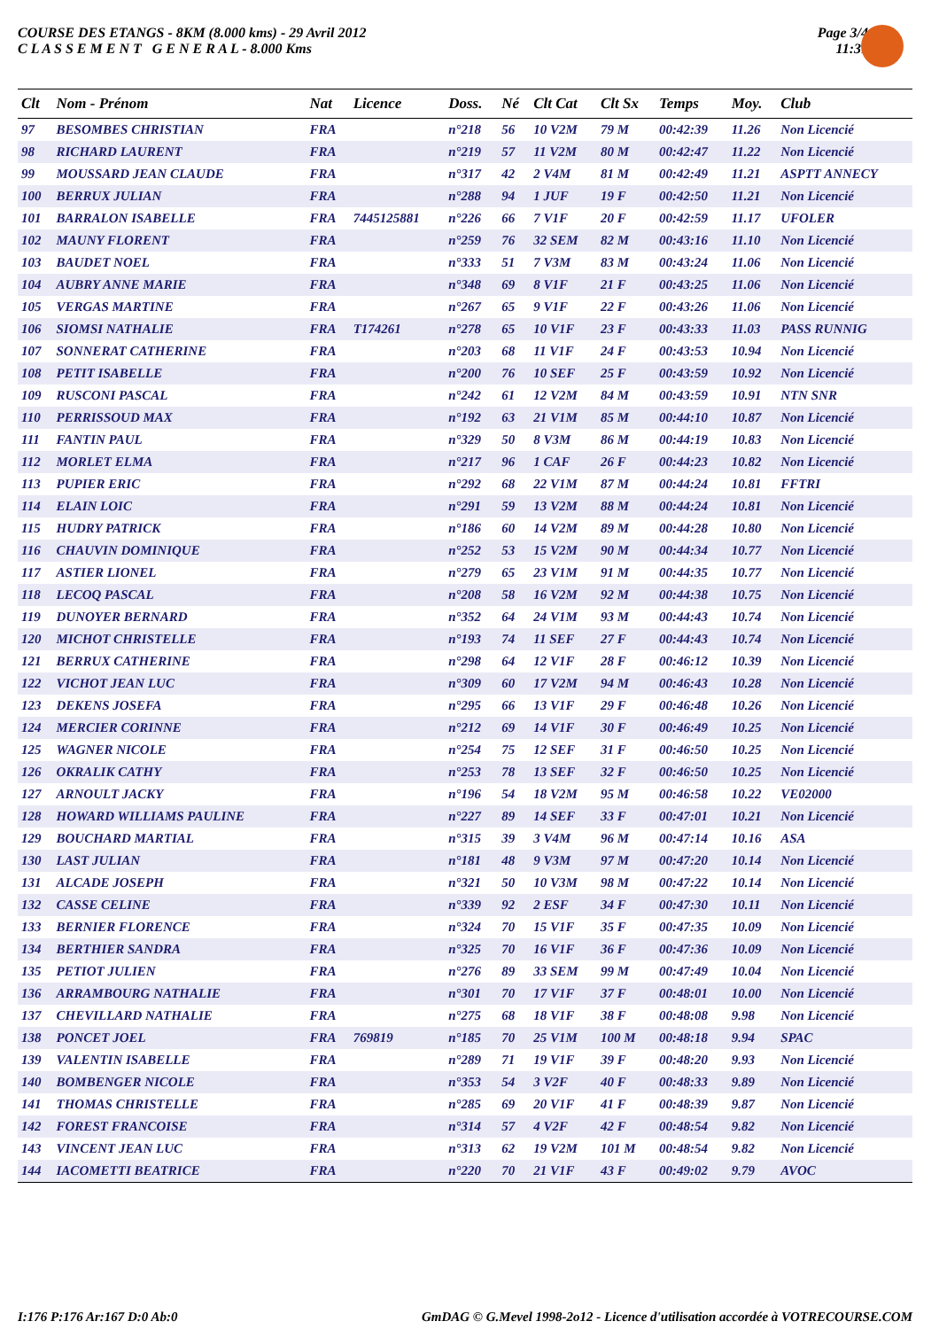COURSE DES ETANGS - 8KM (8.000 kms) - 29 Avril 2012
C L A S S E M E N T G E N E R A L - 8.000 Kms
Page 3/4
11:31
| Clt | Nom - Prénom | Nat | Licence | Doss. | Né | Clt Cat | Clt Sx | Temps | Moy. | Club |
| --- | --- | --- | --- | --- | --- | --- | --- | --- | --- | --- |
| 97 | BESOMBES CHRISTIAN | FRA | | n°218 | 56 | 10 V2M | 79 M | 00:42:39 | 11.26 | Non Licencié |
| 98 | RICHARD LAURENT | FRA | | n°219 | 57 | 11 V2M | 80 M | 00:42:47 | 11.22 | Non Licencié |
| 99 | MOUSSARD JEAN CLAUDE | FRA | | n°317 | 42 | 2 V4M | 81 M | 00:42:49 | 11.21 | ASPTT ANNECY |
| 100 | BERRUX JULIAN | FRA | | n°288 | 94 | 1 JUF | 19 F | 00:42:50 | 11.21 | Non Licencié |
| 101 | BARRALON ISABELLE | FRA | 7445125881 | n°226 | 66 | 7 V1F | 20 F | 00:42:59 | 11.17 | UFOLER |
| 102 | MAUNY FLORENT | FRA | | n°259 | 76 | 32 SEM | 82 M | 00:43:16 | 11.10 | Non Licencié |
| 103 | BAUDET NOEL | FRA | | n°333 | 51 | 7 V3M | 83 M | 00:43:24 | 11.06 | Non Licencié |
| 104 | AUBRY ANNE MARIE | FRA | | n°348 | 69 | 8 V1F | 21 F | 00:43:25 | 11.06 | Non Licencié |
| 105 | VERGAS MARTINE | FRA | | n°267 | 65 | 9 V1F | 22 F | 00:43:26 | 11.06 | Non Licencié |
| 106 | SIOMSI NATHALIE | FRA | T174261 | n°278 | 65 | 10 V1F | 23 F | 00:43:33 | 11.03 | PASS RUNNIG |
| 107 | SONNERAT CATHERINE | FRA | | n°203 | 68 | 11 V1F | 24 F | 00:43:53 | 10.94 | Non Licencié |
| 108 | PETIT ISABELLE | FRA | | n°200 | 76 | 10 SEF | 25 F | 00:43:59 | 10.92 | Non Licencié |
| 109 | RUSCONI PASCAL | FRA | | n°242 | 61 | 12 V2M | 84 M | 00:43:59 | 10.91 | NTN SNR |
| 110 | PERRISSOUD MAX | FRA | | n°192 | 63 | 21 V1M | 85 M | 00:44:10 | 10.87 | Non Licencié |
| 111 | FANTIN PAUL | FRA | | n°329 | 50 | 8 V3M | 86 M | 00:44:19 | 10.83 | Non Licencié |
| 112 | MORLET ELMA | FRA | | n°217 | 96 | 1 CAF | 26 F | 00:44:23 | 10.82 | Non Licencié |
| 113 | PUPIER ERIC | FRA | | n°292 | 68 | 22 V1M | 87 M | 00:44:24 | 10.81 | FFTRI |
| 114 | ELAIN LOIC | FRA | | n°291 | 59 | 13 V2M | 88 M | 00:44:24 | 10.81 | Non Licencié |
| 115 | HUDRY PATRICK | FRA | | n°186 | 60 | 14 V2M | 89 M | 00:44:28 | 10.80 | Non Licencié |
| 116 | CHAUVIN DOMINIQUE | FRA | | n°252 | 53 | 15 V2M | 90 M | 00:44:34 | 10.77 | Non Licencié |
| 117 | ASTIER LIONEL | FRA | | n°279 | 65 | 23 V1M | 91 M | 00:44:35 | 10.77 | Non Licencié |
| 118 | LECOQ PASCAL | FRA | | n°208 | 58 | 16 V2M | 92 M | 00:44:38 | 10.75 | Non Licencié |
| 119 | DUNOYER BERNARD | FRA | | n°352 | 64 | 24 V1M | 93 M | 00:44:43 | 10.74 | Non Licencié |
| 120 | MICHOT CHRISTELLE | FRA | | n°193 | 74 | 11 SEF | 27 F | 00:44:43 | 10.74 | Non Licencié |
| 121 | BERRUX CATHERINE | FRA | | n°298 | 64 | 12 V1F | 28 F | 00:46:12 | 10.39 | Non Licencié |
| 122 | VICHOT JEAN LUC | FRA | | n°309 | 60 | 17 V2M | 94 M | 00:46:43 | 10.28 | Non Licencié |
| 123 | DEKENS JOSEFA | FRA | | n°295 | 66 | 13 V1F | 29 F | 00:46:48 | 10.26 | Non Licencié |
| 124 | MERCIER CORINNE | FRA | | n°212 | 69 | 14 V1F | 30 F | 00:46:49 | 10.25 | Non Licencié |
| 125 | WAGNER NICOLE | FRA | | n°254 | 75 | 12 SEF | 31 F | 00:46:50 | 10.25 | Non Licencié |
| 126 | OKRALIK CATHY | FRA | | n°253 | 78 | 13 SEF | 32 F | 00:46:50 | 10.25 | Non Licencié |
| 127 | ARNOULT JACKY | FRA | | n°196 | 54 | 18 V2M | 95 M | 00:46:58 | 10.22 | VE02000 |
| 128 | HOWARD WILLIAMS PAULINE | FRA | | n°227 | 89 | 14 SEF | 33 F | 00:47:01 | 10.21 | Non Licencié |
| 129 | BOUCHARD MARTIAL | FRA | | n°315 | 39 | 3 V4M | 96 M | 00:47:14 | 10.16 | ASA |
| 130 | LAST JULIAN | FRA | | n°181 | 48 | 9 V3M | 97 M | 00:47:20 | 10.14 | Non Licencié |
| 131 | ALCADE JOSEPH | FRA | | n°321 | 50 | 10 V3M | 98 M | 00:47:22 | 10.14 | Non Licencié |
| 132 | CASSE CELINE | FRA | | n°339 | 92 | 2 ESF | 34 F | 00:47:30 | 10.11 | Non Licencié |
| 133 | BERNIER FLORENCE | FRA | | n°324 | 70 | 15 V1F | 35 F | 00:47:35 | 10.09 | Non Licencié |
| 134 | BERTHIER SANDRA | FRA | | n°325 | 70 | 16 V1F | 36 F | 00:47:36 | 10.09 | Non Licencié |
| 135 | PETIOT JULIEN | FRA | | n°276 | 89 | 33 SEM | 99 M | 00:47:49 | 10.04 | Non Licencié |
| 136 | ARRAMBOURG NATHALIE | FRA | | n°301 | 70 | 17 V1F | 37 F | 00:48:01 | 10.00 | Non Licencié |
| 137 | CHEVILLARD NATHALIE | FRA | | n°275 | 68 | 18 V1F | 38 F | 00:48:08 | 9.98 | Non Licencié |
| 138 | PONCET JOEL | FRA | 769819 | n°185 | 70 | 25 V1M | 100 M | 00:48:18 | 9.94 | SPAC |
| 139 | VALENTIN ISABELLE | FRA | | n°289 | 71 | 19 V1F | 39 F | 00:48:20 | 9.93 | Non Licencié |
| 140 | BOMBENGER NICOLE | FRA | | n°353 | 54 | 3 V2F | 40 F | 00:48:33 | 9.89 | Non Licencié |
| 141 | THOMAS CHRISTELLE | FRA | | n°285 | 69 | 20 V1F | 41 F | 00:48:39 | 9.87 | Non Licencié |
| 142 | FOREST FRANCOISE | FRA | | n°314 | 57 | 4 V2F | 42 F | 00:48:54 | 9.82 | Non Licencié |
| 143 | VINCENT JEAN LUC | FRA | | n°313 | 62 | 19 V2M | 101 M | 00:48:54 | 9.82 | Non Licencié |
| 144 | IACOMETTI BEATRICE | FRA | | n°220 | 70 | 21 V1F | 43 F | 00:49:02 | 9.79 | AVOC |
I:176 P:176 Ar:167 D:0 Ab:0 GmDAG © G.Mevel 1998-2o12 - Licence d'utilisation accordée à VOTRECOURSE.COM